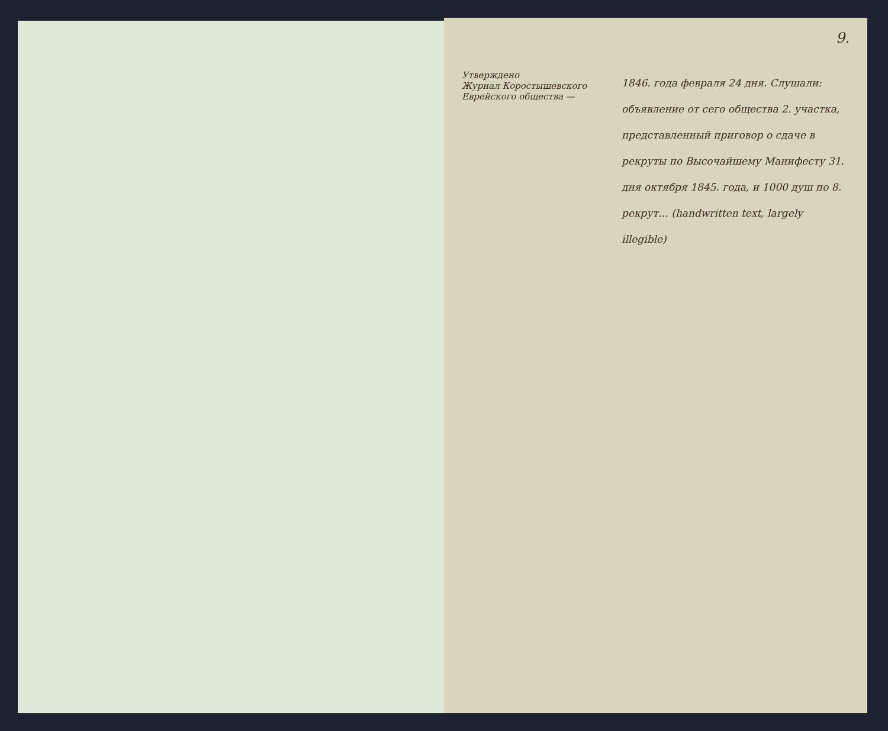9.
Утверждено
Журнал Коростышевского Еврейского общества —
1846. года февраля 24 дня. Слушали: объявление от сего общества 2. участка, представленный приговор о сдаче в рекруты по Высочайшему Манифесту 31. дня октября 1845. года, и 1000 душ по 8. рекрут… (handwritten text, largely illegible)